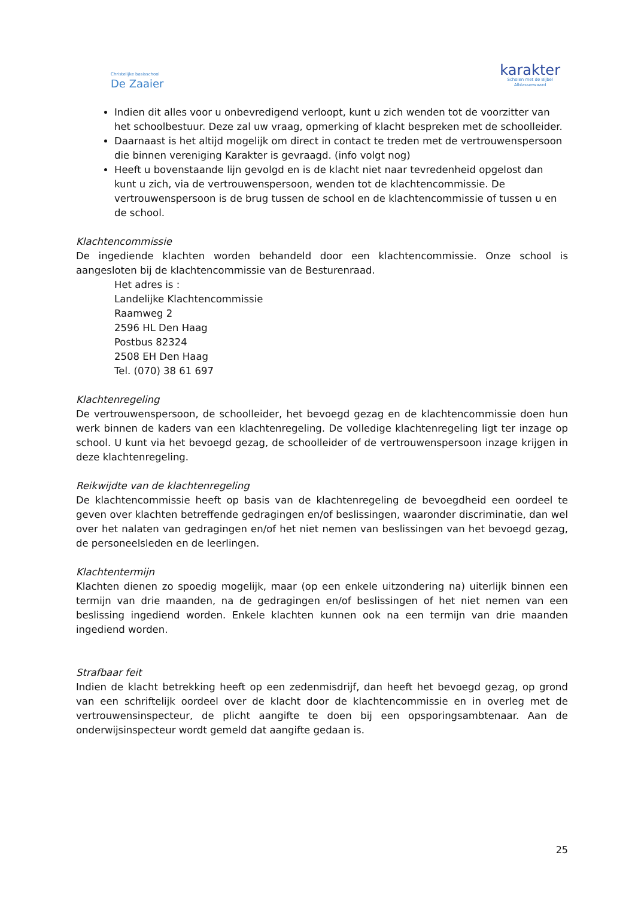Christelijke basisschool
De Zaaier
karakter
Scholen met de Bijbel
Alblasserwaard
Indien dit alles voor u onbevredigend verloopt, kunt u zich wenden tot de voorzitter van het schoolbestuur. Deze zal uw vraag, opmerking of klacht bespreken met de schoolleider.
Daarnaast is het altijd mogelijk om direct in contact te treden met de vertrouwenspersoon die binnen vereniging Karakter is gevraagd. (info volgt nog)
Heeft u bovenstaande lijn gevolgd en is de klacht niet naar tevredenheid opgelost dan kunt u zich, via de vertrouwenspersoon, wenden tot de klachtencommissie. De vertrouwenspersoon is de brug tussen de school en de klachtencommissie of tussen u en de school.
Klachtencommissie
De ingediende klachten worden behandeld door een klachtencommissie. Onze school is aangesloten bij de klachtencommissie van de Besturenraad.
Het adres is :
Landelijke Klachtencommissie
Raamweg 2
2596 HL Den Haag
Postbus 82324
2508 EH Den Haag
Tel. (070) 38 61 697
Klachtenregeling
De vertrouwenspersoon, de schoolleider, het bevoegd gezag en de klachtencommissie doen hun werk binnen de kaders van een klachtenregeling. De volledige klachtenregeling ligt ter inzage op school. U kunt via het bevoegd gezag, de schoolleider of de vertrouwenspersoon inzage krijgen in deze klachtenregeling.
Reikwijdte van de klachtenregeling
De klachtencommissie heeft op basis van de klachtenregeling de bevoegdheid een oordeel te geven over klachten betreffende gedragingen en/of beslissingen, waaronder discriminatie, dan wel over het nalaten van gedragingen en/of het niet nemen van beslissingen van het bevoegd gezag, de personeelsleden en de leerlingen.
Klachtentermijn
Klachten dienen zo spoedig mogelijk, maar (op een enkele uitzondering na) uiterlijk binnen een termijn van drie maanden, na de gedragingen en/of beslissingen of het niet nemen van een beslissing ingediend worden. Enkele klachten kunnen ook na een termijn van drie maanden ingediend worden.
Strafbaar feit
Indien de klacht betrekking heeft op een zedenmisdrijf, dan heeft het bevoegd gezag, op grond van een schriftelijk oordeel over de klacht door de klachtencommissie en in overleg met de vertrouwensinspecteur, de plicht aangifte te doen bij een opsporingsambtenaar. Aan de onderwijsinspecteur wordt gemeld dat aangifte gedaan is.
25